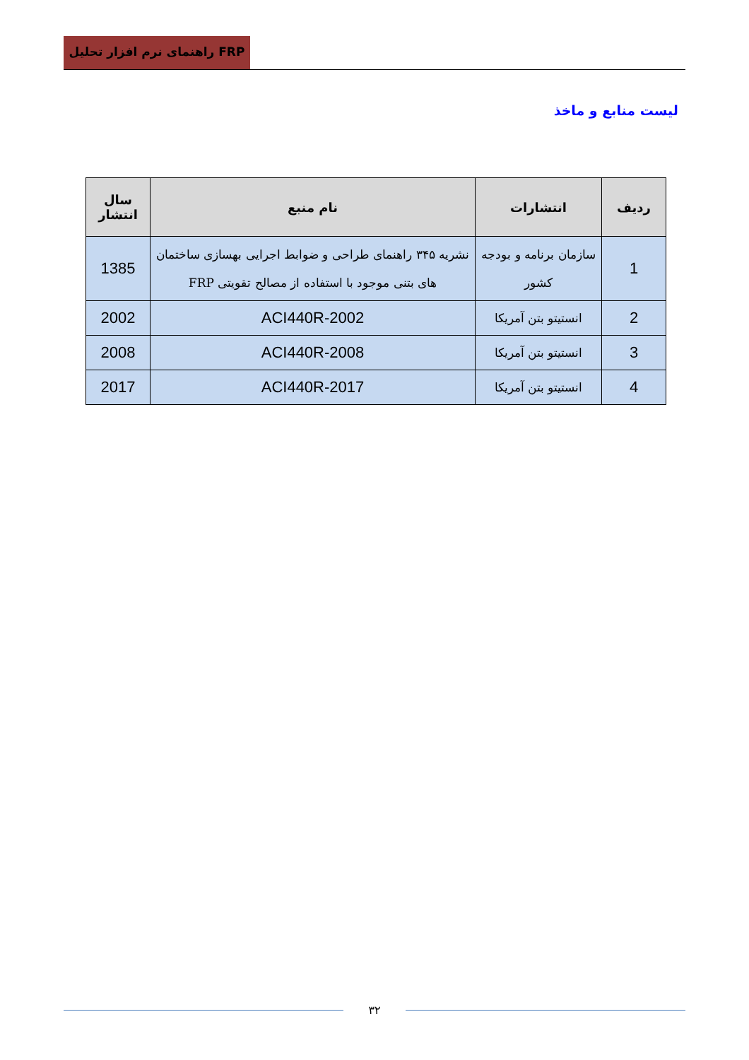راهنمای نرم افزار تحلیل FRP
لیست منابع و ماخذ
| ردیف | انتشارات | نام منبع | سال انتشار |
| --- | --- | --- | --- |
| 1 | سازمان برنامه و بودجه کشور | نشریه ۳۴۵ راهنمای طراحی و ضوابط اجرایی بهسازی ساختمان های بتنی موجود با استفاده از مصالح تقویتی FRP | 1385 |
| 2 | انستیتو بتن آمریکا | ACI440R-2002 | 2002 |
| 3 | انستیتو بتن آمریکا | ACI440R-2008 | 2008 |
| 4 | انستیتو بتن آمریکا | ACI440R-2017 | 2017 |
۳۲